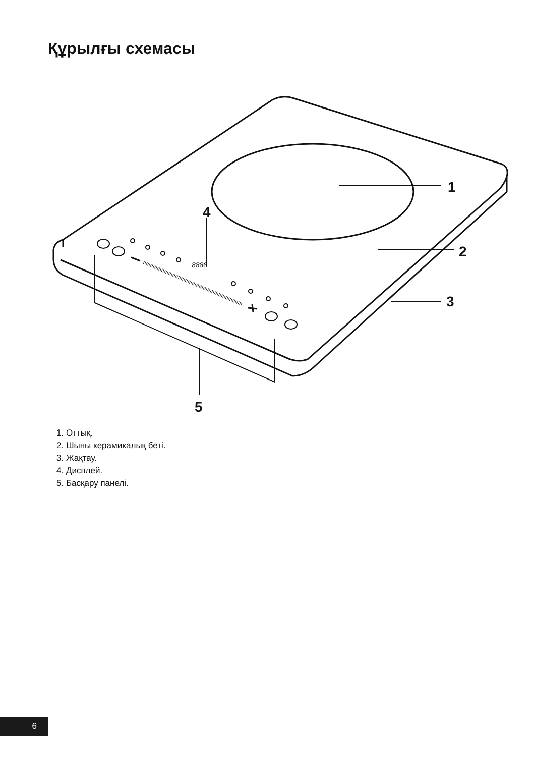Құрылғы схемасы
1
2
3
4
5
8888
1. Оттық.
2. Шыны керамикалық беті.
3. Жақтау.
4. Дисплей.
5. Басқару панелі.
6